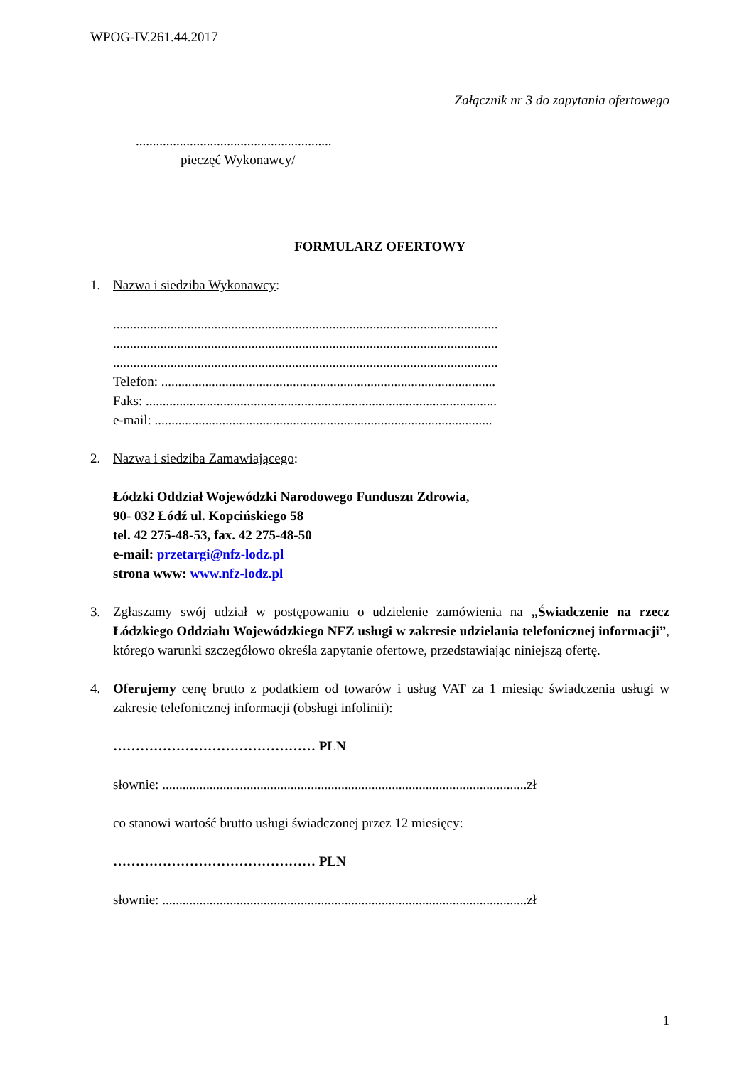WPOG-IV.261.44.2017
Załącznik nr 3 do zapytania ofertowego
..........................................................
pieczęć Wykonawcy/
FORMULARZ OFERTOWY
1. Nazwa i siedziba Wykonawcy:
..................................................................................................................
..................................................................................................................
..................................................................................................................
Telefon: ...................................................................................................
Faks: ........................................................................................................
e-mail: ....................................................................................................
2. Nazwa i siedziba Zamawiającego:
Łódzki Oddział Wojewódzki Narodowego Funduszu Zdrowia,
90- 032 Łódź ul. Kopcińskiego 58
tel. 42 275-48-53, fax. 42 275-48-50
e-mail: przetargi@nfz-lodz.pl
strona www: www.nfz-lodz.pl
3. Zgłaszamy swój udział w postępowaniu o udzielenie zamówienia na „Świadczenie na rzecz Łódzkiego Oddziału Wojewódzkiego NFZ usługi w zakresie udzielania telefonicznej informacji”, którego warunki szczegółowo określa zapytanie ofertowe, przedstawiając niniejszą ofertę.
4. Oferujemy cenę brutto z podatkiem od towarów i usług VAT za 1 miesiąc świadczenia usługi w zakresie telefonicznej informacji (obsługi infolinii):
……………………………………… PLN
słownie: ............................................................................................................zł
co stanowi wartość brutto usługi świadczonej przez 12 miesięcy:
……………………………………… PLN
słownie: ............................................................................................................zł
1